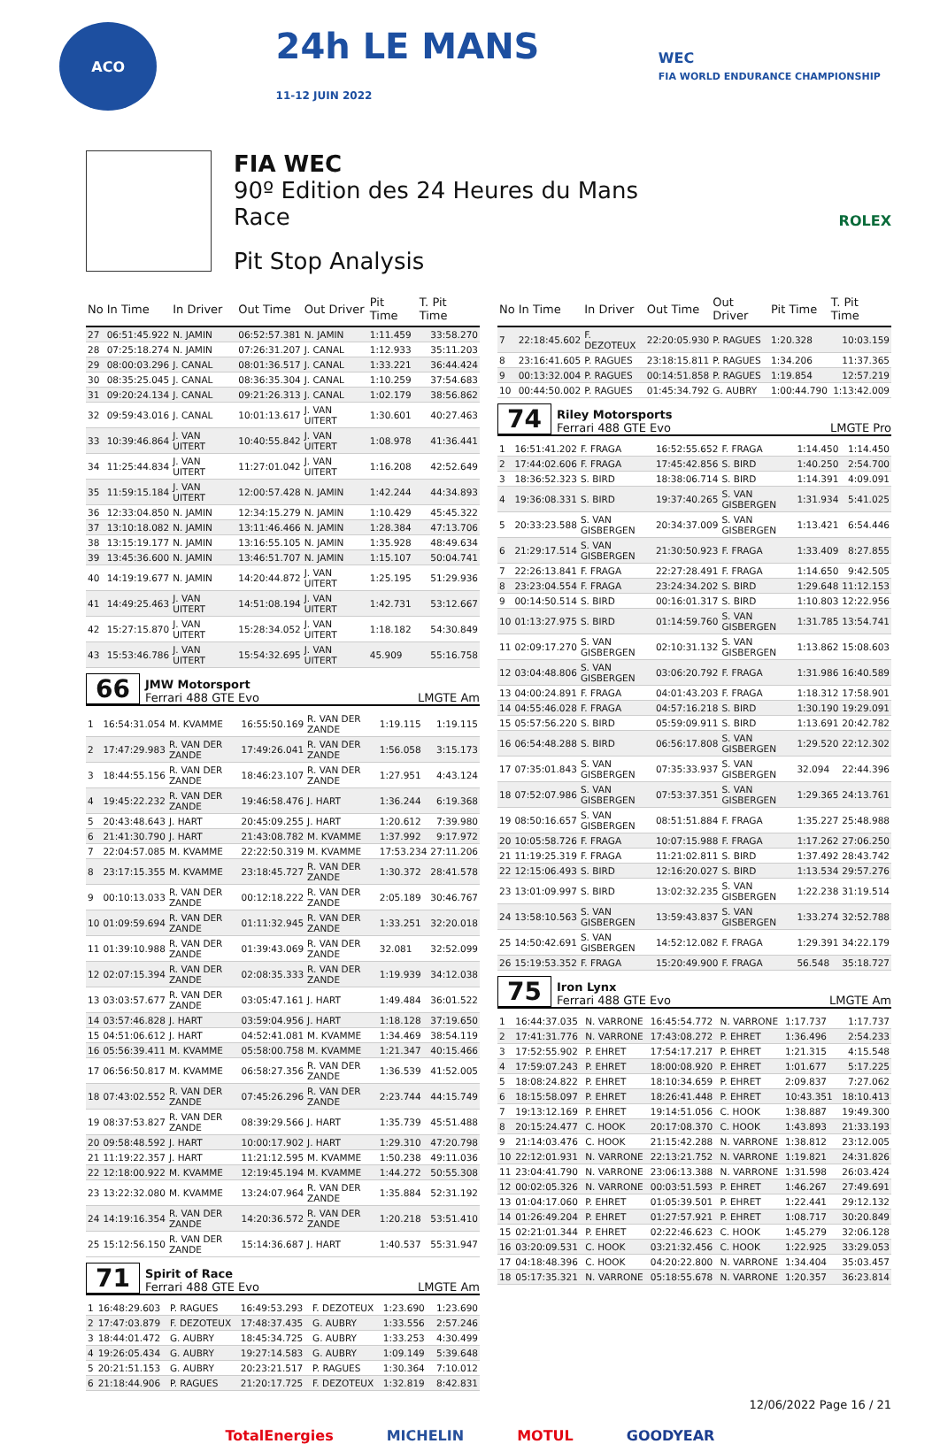ACO
24h LE MANS
11-12 JUIN 2022
WEC
FIA WORLD ENDURANCE CHAMPIONSHIP
FIA WEC
90º Edition des 24 Heures du Mans
Race
Pit Stop Analysis
ROLEX
| No | In Time | In Driver | Out Time | Out Driver | Pit Time | T. Pit Time |
| --- | --- | --- | --- | --- | --- | --- |
| 27 | 06:51:45.922 | N. JAMIN | 06:52:57.381 | N. JAMIN | 1:11.459 | 33:58.270 |
| 28 | 07:25:18.274 | N. JAMIN | 07:26:31.207 | J. CANAL | 1:12.933 | 35:11.203 |
| 29 | 08:00:03.296 | J. CANAL | 08:01:36.517 | J. CANAL | 1:33.221 | 36:44.424 |
| 30 | 08:35:25.045 | J. CANAL | 08:36:35.304 | J. CANAL | 1:10.259 | 37:54.683 |
| 31 | 09:20:24.134 | J. CANAL | 09:21:26.313 | J. CANAL | 1:02.179 | 38:56.862 |
| 32 | 09:59:43.016 | J. CANAL | 10:01:13.617 | J. VAN UITERT | 1:30.601 | 40:27.463 |
| 33 | 10:39:46.864 | J. VAN UITERT | 10:40:55.842 | J. VAN UITERT | 1:08.978 | 41:36.441 |
| 34 | 11:25:44.834 | J. VAN UITERT | 11:27:01.042 | J. VAN UITERT | 1:16.208 | 42:52.649 |
| 35 | 11:59:15.184 | J. VAN UITERT | 12:00:57.428 | N. JAMIN | 1:42.244 | 44:34.893 |
| 36 | 12:33:04.850 | N. JAMIN | 12:34:15.279 | N. JAMIN | 1:10.429 | 45:45.322 |
| 37 | 13:10:18.082 | N. JAMIN | 13:11:46.466 | N. JAMIN | 1:28.384 | 47:13.706 |
| 38 | 13:15:19.177 | N. JAMIN | 13:16:55.105 | N. JAMIN | 1:35.928 | 48:49.634 |
| 39 | 13:45:36.600 | N. JAMIN | 13:46:51.707 | N. JAMIN | 1:15.107 | 50:04.741 |
| 40 | 14:19:19.677 | N. JAMIN | 14:20:44.872 | J. VAN UITERT | 1:25.195 | 51:29.936 |
| 41 | 14:49:25.463 | J. VAN UITERT | 14:51:08.194 | J. VAN UITERT | 1:42.731 | 53:12.667 |
| 42 | 15:27:15.870 | J. VAN UITERT | 15:28:34.052 | J. VAN UITERT | 1:18.182 | 54:30.849 |
| 43 | 15:53:46.786 | J. VAN UITERT | 15:54:32.695 | J. VAN UITERT | 45.909 | 55:16.758 |
66
JMW Motorsport
Ferrari 488 GTE Evo
LMGTE Am
| 1 | 16:54:31.054 | M. KVAMME | 16:55:50.169 | R. VAN DER ZANDE | 1:19.115 | 1:19.115 |
| 2 | 17:47:29.983 | R. VAN DER ZANDE | 17:49:26.041 | R. VAN DER ZANDE | 1:56.058 | 3:15.173 |
| 3 | 18:44:55.156 | R. VAN DER ZANDE | 18:46:23.107 | R. VAN DER ZANDE | 1:27.951 | 4:43.124 |
| 4 | 19:45:22.232 | R. VAN DER ZANDE | 19:46:58.476 | J. HART | 1:36.244 | 6:19.368 |
| 5 | 20:43:48.643 | J. HART | 20:45:09.255 | J. HART | 1:20.612 | 7:39.980 |
| 6 | 21:41:30.790 | J. HART | 21:43:08.782 | M. KVAMME | 1:37.992 | 9:17.972 |
| 7 | 22:04:57.085 | M. KVAMME | 22:22:50.319 | M. KVAMME | 17:53.234 | 27:11.206 |
| 8 | 23:17:15.355 | M. KVAMME | 23:18:45.727 | R. VAN DER ZANDE | 1:30.372 | 28:41.578 |
| 9 | 00:10:13.033 | R. VAN DER ZANDE | 00:12:18.222 | R. VAN DER ZANDE | 2:05.189 | 30:46.767 |
| 10 | 01:09:59.694 | R. VAN DER ZANDE | 01:11:32.945 | R. VAN DER ZANDE | 1:33.251 | 32:20.018 |
| 11 | 01:39:10.988 | R. VAN DER ZANDE | 01:39:43.069 | R. VAN DER ZANDE | 32.081 | 32:52.099 |
| 12 | 02:07:15.394 | R. VAN DER ZANDE | 02:08:35.333 | R. VAN DER ZANDE | 1:19.939 | 34:12.038 |
| 13 | 03:03:57.677 | R. VAN DER ZANDE | 03:05:47.161 | J. HART | 1:49.484 | 36:01.522 |
| 14 | 03:57:46.828 | J. HART | 03:59:04.956 | J. HART | 1:18.128 | 37:19.650 |
| 15 | 04:51:06.612 | J. HART | 04:52:41.081 | M. KVAMME | 1:34.469 | 38:54.119 |
| 16 | 05:56:39.411 | M. KVAMME | 05:58:00.758 | M. KVAMME | 1:21.347 | 40:15.466 |
| 17 | 06:56:50.817 | M. KVAMME | 06:58:27.356 | R. VAN DER ZANDE | 1:36.539 | 41:52.005 |
| 18 | 07:43:02.552 | R. VAN DER ZANDE | 07:45:26.296 | R. VAN DER ZANDE | 2:23.744 | 44:15.749 |
| 19 | 08:37:53.827 | R. VAN DER ZANDE | 08:39:29.566 | J. HART | 1:35.739 | 45:51.488 |
| 20 | 09:58:48.592 | J. HART | 10:00:17.902 | J. HART | 1:29.310 | 47:20.798 |
| 21 | 11:19:22.357 | J. HART | 11:21:12.595 | M. KVAMME | 1:50.238 | 49:11.036 |
| 22 | 12:18:00.922 | M. KVAMME | 12:19:45.194 | M. KVAMME | 1:44.272 | 50:55.308 |
| 23 | 13:22:32.080 | M. KVAMME | 13:24:07.964 | R. VAN DER ZANDE | 1:35.884 | 52:31.192 |
| 24 | 14:19:16.354 | R. VAN DER ZANDE | 14:20:36.572 | R. VAN DER ZANDE | 1:20.218 | 53:51.410 |
| 25 | 15:12:56.150 | R. VAN DER ZANDE | 15:14:36.687 | J. HART | 1:40.537 | 55:31.947 |
71
Spirit of Race
Ferrari 488 GTE Evo
LMGTE Am
| 1 | 16:48:29.603 | P. RAGUES | 16:49:53.293 | F. DEZOTEUX | 1:23.690 | 1:23.690 |
| 2 | 17:47:03.879 | F. DEZOTEUX | 17:48:37.435 | G. AUBRY | 1:33.556 | 2:57.246 |
| 3 | 18:44:01.472 | G. AUBRY | 18:45:34.725 | G. AUBRY | 1:33.253 | 4:30.499 |
| 4 | 19:26:05.434 | G. AUBRY | 19:27:14.583 | G. AUBRY | 1:09.149 | 5:39.648 |
| 5 | 20:21:51.153 | G. AUBRY | 20:23:21.517 | P. RAGUES | 1:30.364 | 7:10.012 |
| 6 | 21:18:44.906 | P. RAGUES | 21:20:17.725 | F. DEZOTEUX | 1:32.819 | 8:42.831 |
| No | In Time | In Driver | Out Time | Out Driver | Pit Time | T. Pit Time |
| --- | --- | --- | --- | --- | --- | --- |
| 7 | 22:18:45.602 | F. DEZOTEUX | 22:20:05.930 | P. RAGUES | 1:20.328 | 10:03.159 |
| 8 | 23:16:41.605 | P. RAGUES | 23:18:15.811 | P. RAGUES | 1:34.206 | 11:37.365 |
| 9 | 00:13:32.004 | P. RAGUES | 00:14:51.858 | P. RAGUES | 1:19.854 | 12:57.219 |
| 10 | 00:44:50.002 | P. RAGUES | 01:45:34.792 | G. AUBRY | 1:00:44.790 | 1:13:42.009 |
74
Riley Motorsports
Ferrari 488 GTE Evo
LMGTE Pro
| 1 | 16:51:41.202 | F. FRAGA | 16:52:55.652 | F. FRAGA | 1:14.450 | 1:14.450 |
| 2 | 17:44:02.606 | F. FRAGA | 17:45:42.856 | S. BIRD | 1:40.250 | 2:54.700 |
| 3 | 18:36:52.323 | S. BIRD | 18:38:06.714 | S. BIRD | 1:14.391 | 4:09.091 |
| 4 | 19:36:08.331 | S. BIRD | 19:37:40.265 | S. VAN GISBERGEN | 1:31.934 | 5:41.025 |
| 5 | 20:33:23.588 | S. VAN GISBERGEN | 20:34:37.009 | S. VAN GISBERGEN | 1:13.421 | 6:54.446 |
| 6 | 21:29:17.514 | S. VAN GISBERGEN | 21:30:50.923 | F. FRAGA | 1:33.409 | 8:27.855 |
| 7 | 22:26:13.841 | F. FRAGA | 22:27:28.491 | F. FRAGA | 1:14.650 | 9:42.505 |
| 8 | 23:23:04.554 | F. FRAGA | 23:24:34.202 | S. BIRD | 1:29.648 | 11:12.153 |
| 9 | 00:14:50.514 | S. BIRD | 00:16:01.317 | S. BIRD | 1:10.803 | 12:22.956 |
| 10 | 01:13:27.975 | S. BIRD | 01:14:59.760 | S. VAN GISBERGEN | 1:31.785 | 13:54.741 |
| 11 | 02:09:17.270 | S. VAN GISBERGEN | 02:10:31.132 | S. VAN GISBERGEN | 1:13.862 | 15:08.603 |
| 12 | 03:04:48.806 | S. VAN GISBERGEN | 03:06:20.792 | F. FRAGA | 1:31.986 | 16:40.589 |
| 13 | 04:00:24.891 | F. FRAGA | 04:01:43.203 | F. FRAGA | 1:18.312 | 17:58.901 |
| 14 | 04:55:46.028 | F. FRAGA | 04:57:16.218 | S. BIRD | 1:30.190 | 19:29.091 |
| 15 | 05:57:56.220 | S. BIRD | 05:59:09.911 | S. BIRD | 1:13.691 | 20:42.782 |
| 16 | 06:54:48.288 | S. BIRD | 06:56:17.808 | S. VAN GISBERGEN | 1:29.520 | 22:12.302 |
| 17 | 07:35:01.843 | S. VAN GISBERGEN | 07:35:33.937 | S. VAN GISBERGEN | 32.094 | 22:44.396 |
| 18 | 07:52:07.986 | S. VAN GISBERGEN | 07:53:37.351 | S. VAN GISBERGEN | 1:29.365 | 24:13.761 |
| 19 | 08:50:16.657 | S. VAN GISBERGEN | 08:51:51.884 | F. FRAGA | 1:35.227 | 25:48.988 |
| 20 | 10:05:58.726 | F. FRAGA | 10:07:15.988 | F. FRAGA | 1:17.262 | 27:06.250 |
| 21 | 11:19:25.319 | F. FRAGA | 11:21:02.811 | S. BIRD | 1:37.492 | 28:43.742 |
| 22 | 12:15:06.493 | S. BIRD | 12:16:20.027 | S. BIRD | 1:13.534 | 29:57.276 |
| 23 | 13:01:09.997 | S. BIRD | 13:02:32.235 | S. VAN GISBERGEN | 1:22.238 | 31:19.514 |
| 24 | 13:58:10.563 | S. VAN GISBERGEN | 13:59:43.837 | S. VAN GISBERGEN | 1:33.274 | 32:52.788 |
| 25 | 14:50:42.691 | S. VAN GISBERGEN | 14:52:12.082 | F. FRAGA | 1:29.391 | 34:22.179 |
| 26 | 15:19:53.352 | F. FRAGA | 15:20:49.900 | F. FRAGA | 56.548 | 35:18.727 |
75
Iron Lynx
Ferrari 488 GTE Evo
LMGTE Am
| 1 | 16:44:37.035 | N. VARRONE | 16:45:54.772 | N. VARRONE | 1:17.737 | 1:17.737 |
| 2 | 17:41:31.776 | N. VARRONE | 17:43:08.272 | P. EHRET | 1:36.496 | 2:54.233 |
| 3 | 17:52:55.902 | P. EHRET | 17:54:17.217 | P. EHRET | 1:21.315 | 4:15.548 |
| 4 | 17:59:07.243 | P. EHRET | 18:00:08.920 | P. EHRET | 1:01.677 | 5:17.225 |
| 5 | 18:08:24.822 | P. EHRET | 18:10:34.659 | P. EHRET | 2:09.837 | 7:27.062 |
| 6 | 18:15:58.097 | P. EHRET | 18:26:41.448 | P. EHRET | 10:43.351 | 18:10.413 |
| 7 | 19:13:12.169 | P. EHRET | 19:14:51.056 | C. HOOK | 1:38.887 | 19:49.300 |
| 8 | 20:15:24.477 | C. HOOK | 20:17:08.370 | C. HOOK | 1:43.893 | 21:33.193 |
| 9 | 21:14:03.476 | C. HOOK | 21:15:42.288 | N. VARRONE | 1:38.812 | 23:12.005 |
| 10 | 22:12:01.931 | N. VARRONE | 22:13:21.752 | N. VARRONE | 1:19.821 | 24:31.826 |
| 11 | 23:04:41.790 | N. VARRONE | 23:06:13.388 | N. VARRONE | 1:31.598 | 26:03.424 |
| 12 | 00:02:05.326 | N. VARRONE | 00:03:51.593 | P. EHRET | 1:46.267 | 27:49.691 |
| 13 | 01:04:17.060 | P. EHRET | 01:05:39.501 | P. EHRET | 1:22.441 | 29:12.132 |
| 14 | 01:26:49.204 | P. EHRET | 01:27:57.921 | P. EHRET | 1:08.717 | 30:20.849 |
| 15 | 02:21:01.344 | P. EHRET | 02:22:46.623 | C. HOOK | 1:45.279 | 32:06.128 |
| 16 | 03:20:09.531 | C. HOOK | 03:21:32.456 | C. HOOK | 1:22.925 | 33:29.053 |
| 17 | 04:18:48.396 | C. HOOK | 04:20:22.800 | N. VARRONE | 1:34.404 | 35:03.457 |
| 18 | 05:17:35.321 | N. VARRONE | 05:18:55.678 | N. VARRONE | 1:20.357 | 36:23.814 |
12/06/2022 Page 16 / 21
TotalEnergies MICHELIN MOTUL GOODYEAR